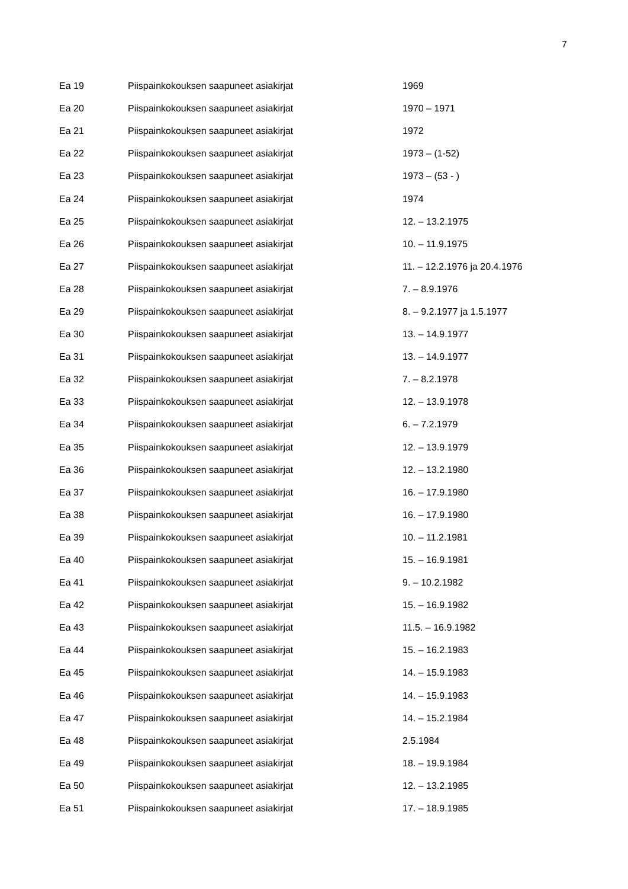7
| Ea 19 | Piispainkokouksen saapuneet asiakirjat | 1969 |
| Ea 20 | Piispainkokouksen saapuneet asiakirjat | 1970 – 1971 |
| Ea 21 | Piispainkokouksen saapuneet asiakirjat | 1972 |
| Ea 22 | Piispainkokouksen saapuneet asiakirjat | 1973 – (1-52) |
| Ea 23 | Piispainkokouksen saapuneet asiakirjat | 1973 – (53 - ) |
| Ea 24 | Piispainkokouksen saapuneet asiakirjat | 1974 |
| Ea 25 | Piispainkokouksen saapuneet asiakirjat | 12. – 13.2.1975 |
| Ea 26 | Piispainkokouksen saapuneet asiakirjat | 10. – 11.9.1975 |
| Ea 27 | Piispainkokouksen saapuneet asiakirjat | 11. – 12.2.1976 ja 20.4.1976 |
| Ea 28 | Piispainkokouksen saapuneet asiakirjat | 7. – 8.9.1976 |
| Ea 29 | Piispainkokouksen saapuneet asiakirjat | 8. – 9.2.1977 ja 1.5.1977 |
| Ea 30 | Piispainkokouksen saapuneet asiakirjat | 13. – 14.9.1977 |
| Ea 31 | Piispainkokouksen saapuneet asiakirjat | 13. – 14.9.1977 |
| Ea 32 | Piispainkokouksen saapuneet asiakirjat | 7. – 8.2.1978 |
| Ea 33 | Piispainkokouksen saapuneet asiakirjat | 12. – 13.9.1978 |
| Ea 34 | Piispainkokouksen saapuneet asiakirjat | 6. – 7.2.1979 |
| Ea 35 | Piispainkokouksen saapuneet asiakirjat | 12. – 13.9.1979 |
| Ea 36 | Piispainkokouksen saapuneet asiakirjat | 12. – 13.2.1980 |
| Ea 37 | Piispainkokouksen saapuneet asiakirjat | 16. – 17.9.1980 |
| Ea 38 | Piispainkokouksen saapuneet asiakirjat | 16. – 17.9.1980 |
| Ea 39 | Piispainkokouksen saapuneet asiakirjat | 10. – 11.2.1981 |
| Ea 40 | Piispainkokouksen saapuneet asiakirjat | 15. – 16.9.1981 |
| Ea 41 | Piispainkokouksen saapuneet asiakirjat | 9. – 10.2.1982 |
| Ea 42 | Piispainkokouksen saapuneet asiakirjat | 15. – 16.9.1982 |
| Ea 43 | Piispainkokouksen saapuneet asiakirjat | 11.5. – 16.9.1982 |
| Ea 44 | Piispainkokouksen saapuneet asiakirjat | 15. – 16.2.1983 |
| Ea 45 | Piispainkokouksen saapuneet asiakirjat | 14. – 15.9.1983 |
| Ea 46 | Piispainkokouksen saapuneet asiakirjat | 14. – 15.9.1983 |
| Ea 47 | Piispainkokouksen saapuneet asiakirjat | 14. – 15.2.1984 |
| Ea 48 | Piispainkokouksen saapuneet asiakirjat | 2.5.1984 |
| Ea 49 | Piispainkokouksen saapuneet asiakirjat | 18. – 19.9.1984 |
| Ea 50 | Piispainkokouksen saapuneet asiakirjat | 12. – 13.2.1985 |
| Ea 51 | Piispainkokouksen saapuneet asiakirjat | 17. – 18.9.1985 |